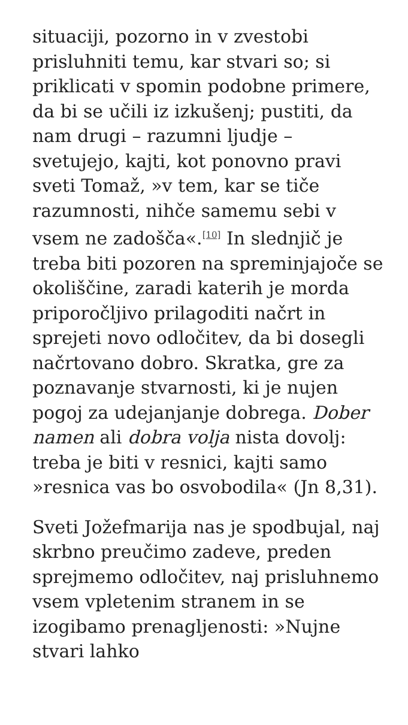situaciji, pozorno in v zvestobi prisluhniti temu, kar stvari so; si priklicati v spomin podobne primere, da bi se učili iz izkušenj; pustiti, da nam drugi – razumni ljudje – svetujejo, kajti, kot ponovno pravi sveti Tomaž, »v tem, kar se tiče razumnosti, nihče samemu sebi v vsem ne zadošča«.<sup>[10]</sup> In slednjič je treba biti pozoren na spreminjajoče se okoliščine, zaradi katerih je morda priporočljivo prilagoditi načrt in sprejeti novo odločitev, da bi dosegli načrtovano dobro. Skratka, gre za poznavanje stvarnosti, ki je nujen pogoj za udejanjanje dobrega. Dober namen ali dobra volja nista dovolj: treba je biti v resnici, kajti samo »resnica vas bo osvobodila« (Jn 8,31).
Sveti Jožefmarija nas je spodbujal, naj skrbno preučimo zadeve, preden sprejmemo odločitev, naj prisluhnemo vsem vpletenim stranem in se izogibamo prenagljenosti: »Nujne stvari lahko